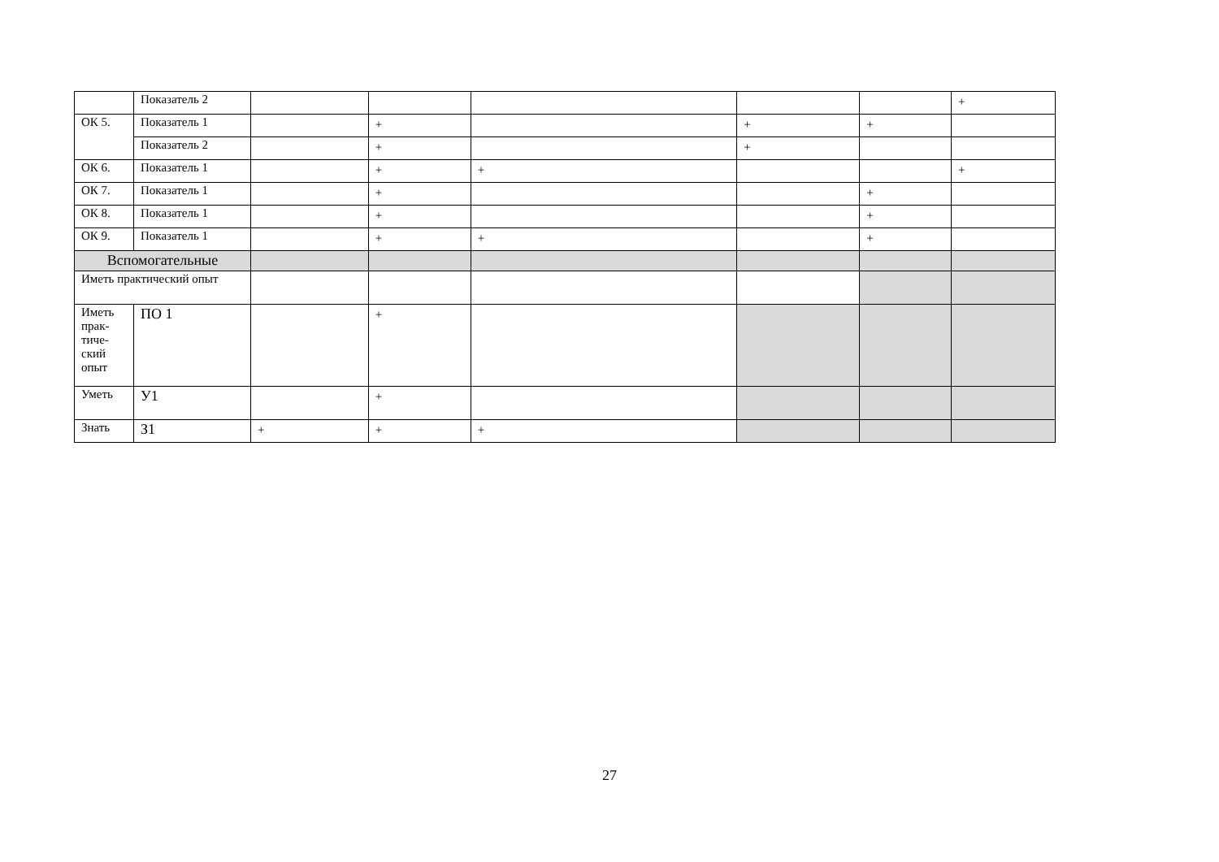| | Показатель 2 | | | | | | + |
| ОК 5. | Показатель 1 | | + | | + | + | |
| | Показатель 2 | | + | | + | | |
| ОК 6. | Показатель 1 | | + | + | | | + |
| ОК 7. | Показатель 1 | | + | | | + | |
| ОК 8. | Показатель 1 | | + | | | + | |
| ОК 9. | Показатель 1 | | + | + | | + | |
| Вспомогательные | | | | | | | |
| Иметь практический опыт | | | | | | | |
| Иметь прак- тиче- ский опыт | ПО 1 | | + | | | | |
| Уметь | У1 | | + | | | | |
| Знать | З1 | + | + | + | | | |
27